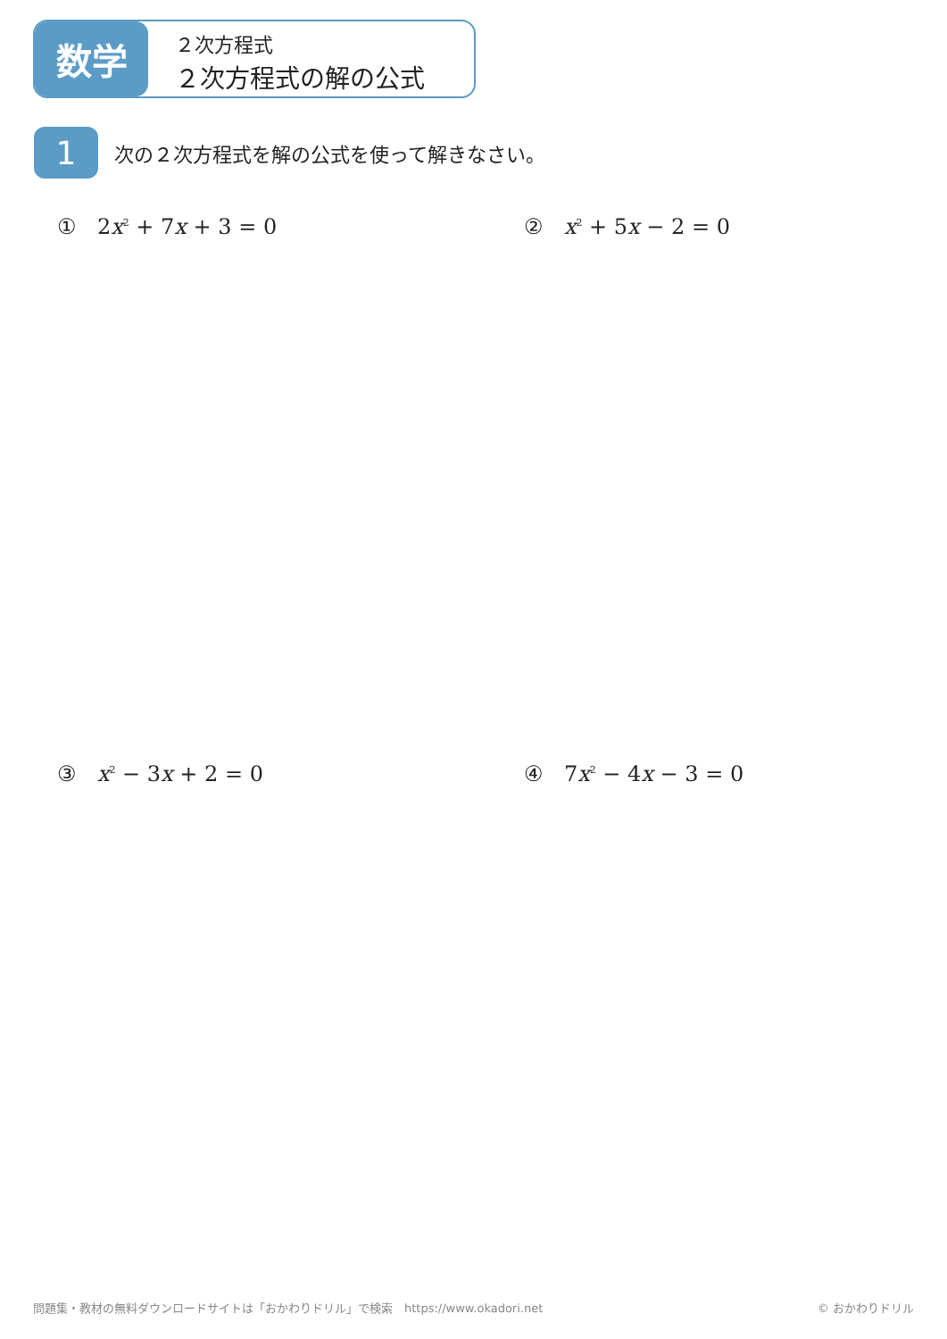数学
２次方程式
２次方程式の解の公式
1
次の２次方程式を解の公式を使って解きなさい。
① 2x<sup>2</sup> + 7x + 3 = 0 ② x<sup>2</sup> + 5x − 2 = 0
③ x<sup>2</sup> − 3x + 2 = 0 ④ 7x<sup>2</sup> − 4x − 3 = 0
問題集・教材の無料ダウンロードサイトは「おかわりドリル」で検索　https://www.okadori.net © おかわりドリル